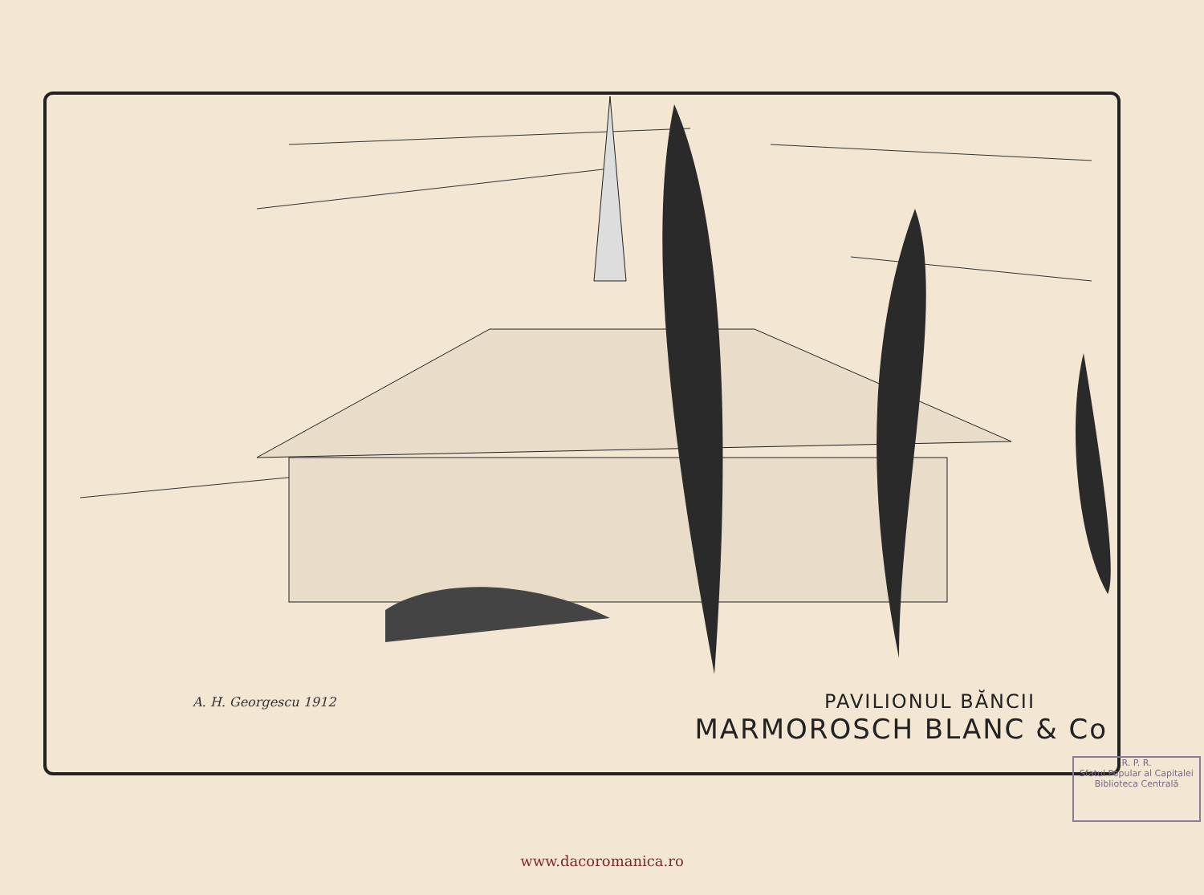A. H. Georgescu 1912
PAVILIONUL BĂNCII
MARMOROSCH BLANC & Co
R. P. R.
Sfatul Popular al Capitalei
Biblioteca Centrală
www.dacoromanica.ro